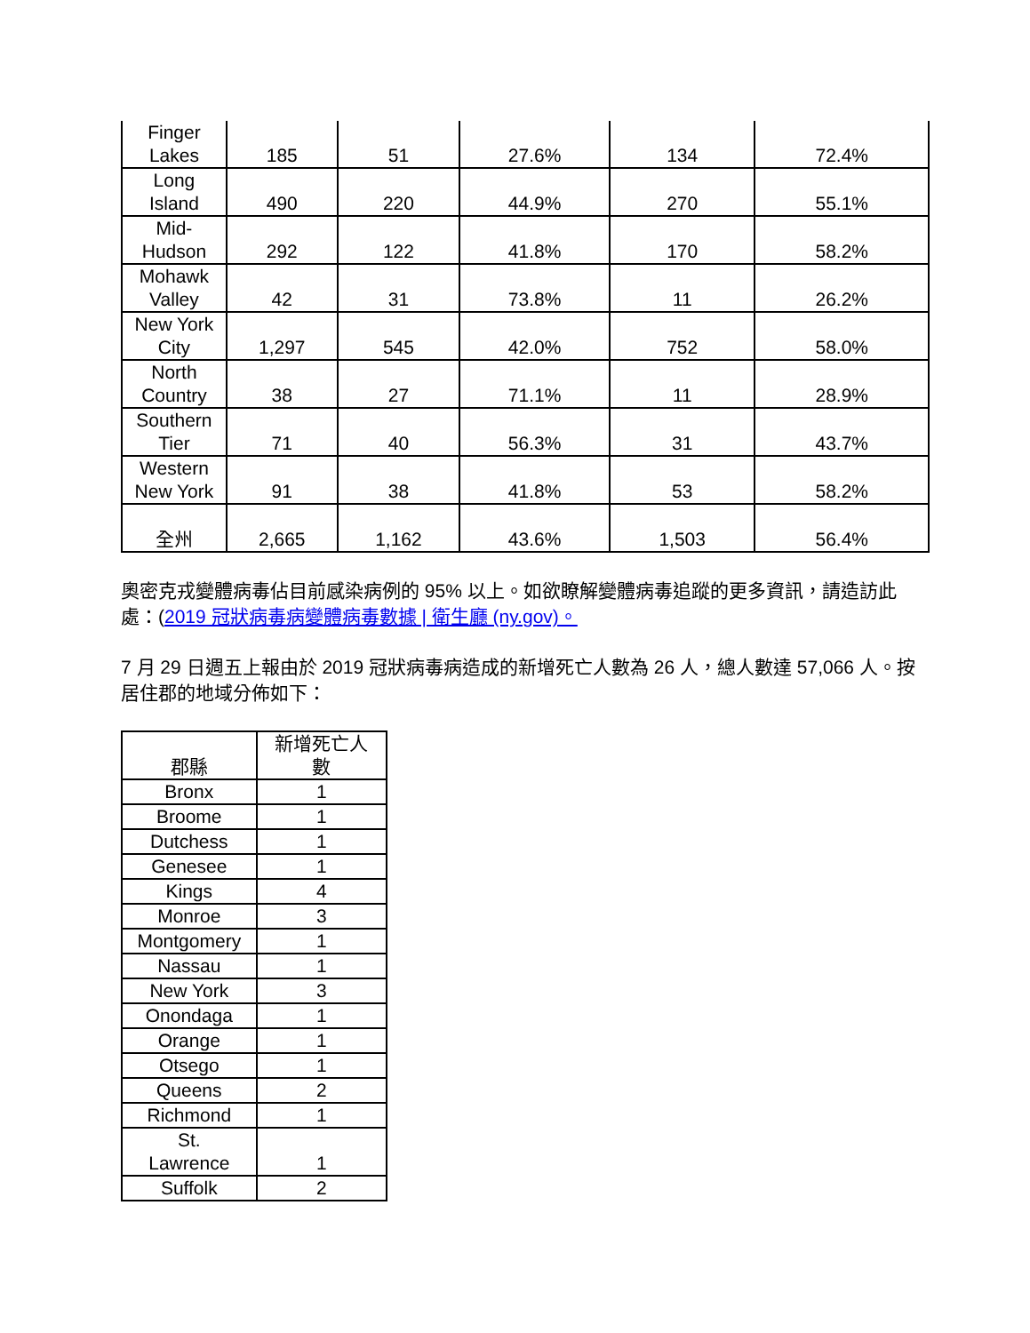| Finger Lakes | 185 | 51 | 27.6% | 134 | 72.4% |
| Long Island | 490 | 220 | 44.9% | 270 | 55.1% |
| Mid- Hudson | 292 | 122 | 41.8% | 170 | 58.2% |
| Mohawk Valley | 42 | 31 | 73.8% | 11 | 26.2% |
| New York City | 1,297 | 545 | 42.0% | 752 | 58.0% |
| North Country | 38 | 27 | 71.1% | 11 | 28.9% |
| Southern Tier | 71 | 40 | 56.3% | 31 | 43.7% |
| Western New York | 91 | 38 | 41.8% | 53 | 58.2% |
| 全州 | 2,665 | 1,162 | 43.6% | 1,503 | 56.4% |
奧密克戎變體病毒佔目前感染病例的 95% 以上。如欲瞭解變體病毒追蹤的更多資訊，請造訪此處：(2019 冠狀病毒病變體病毒數據 | 衛生廳 (ny.gov)。
7 月 29 日週五上報由於 2019 冠狀病毒病造成的新增死亡人數為 26 人，總人數達 57,066 人。按居住郡的地域分佈如下：
| 郡縣 | 新增死亡人 數 |
| --- | --- |
| Bronx | 1 |
| Broome | 1 |
| Dutchess | 1 |
| Genesee | 1 |
| Kings | 4 |
| Monroe | 3 |
| Montgomery | 1 |
| Nassau | 1 |
| New York | 3 |
| Onondaga | 1 |
| Orange | 1 |
| Otsego | 1 |
| Queens | 2 |
| Richmond | 1 |
| St. Lawrence | 1 |
| Suffolk | 2 |